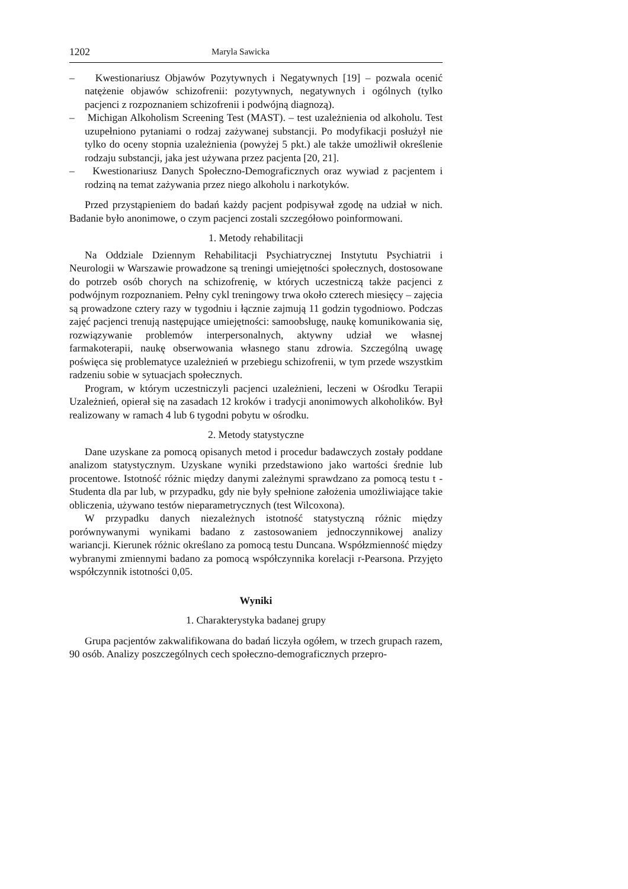1202 Maryla Sawicka
– Kwestionariusz Objawów Pozytywnych i Negatywnych [19] – pozwala ocenić natężenie objawów schizofrenii: pozytywnych, negatywnych i ogólnych (tylko pacjenci z rozpoznaniem schizofrenii i podwójną diagnozą).
– Michigan Alkoholism Screening Test (MAST). – test uzależnienia od alkoholu. Test uzupełniono pytaniami o rodzaj zażywanej substancji. Po modyfikacji posłużył nie tylko do oceny stopnia uzależnienia (powyżej 5 pkt.) ale także umożliwił określenie rodzaju substancji, jaka jest używana przez pacjenta [20, 21].
– Kwestionariusz Danych Społeczno-Demograficznych oraz wywiad z pacjentem i rodziną na temat zażywania przez niego alkoholu i narkotyków.
Przed przystąpieniem do badań każdy pacjent podpisywał zgodę na udział w nich. Badanie było anonimowe, o czym pacjenci zostali szczegółowo poinformowani.
1. Metody rehabilitacji
Na Oddziale Dziennym Rehabilitacji Psychiatrycznej Instytutu Psychiatrii i Neurologii w Warszawie prowadzone są treningi umiejętności społecznych, dostosowane do potrzeb osób chorych na schizofrenię, w których uczestniczą także pacjenci z podwójnym rozpoznaniem. Pełny cykl treningowy trwa około czterech miesięcy – zajęcia są prowadzone cztery razy w tygodniu i łącznie zajmują 11 godzin tygodniowo. Podczas zajęć pacjenci trenują następujące umiejętności: samoobsługę, naukę komunikowania się, rozwiązywanie problemów interpersonalnych, aktywny udział we własnej farmakoterapii, naukę obserwowania własnego stanu zdrowia. Szczególną uwagę poświęca się problematyce uzależnień w przebiegu schizofrenii, w tym przede wszystkim radzeniu sobie w sytuacjach społecznych.
Program, w którym uczestniczyli pacjenci uzależnieni, leczeni w Ośrodku Terapii Uzależnień, opierał się na zasadach 12 kroków i tradycji anonimowych alkoholików. Był realizowany w ramach 4 lub 6 tygodni pobytu w ośrodku.
2. Metody statystyczne
Dane uzyskane za pomocą opisanych metod i procedur badawczych zostały poddane analizom statystycznym. Uzyskane wyniki przedstawiono jako wartości średnie lub procentowe. Istotność różnic między danymi zależnymi sprawdzano za pomocą testu t - Studenta dla par lub, w przypadku, gdy nie były spełnione założenia umożliwiające takie obliczenia, używano testów nieparametrycznych (test Wilcoxona).
W przypadku danych niezależnych istotność statystyczną różnic między porównywanymi wynikami badano z zastosowaniem jednoczynnikowej analizy wariancji. Kierunek różnic określano za pomocą testu Duncana. Współzmienność między wybranymi zmiennymi badano za pomocą współczynnika korelacji r-Pearsona. Przyjęto współczynnik istotności 0,05.
Wyniki
1. Charakterystyka badanej grupy
Grupa pacjentów zakwalifikowana do badań liczyła ogółem, w trzech grupach razem, 90 osób. Analizy poszczególnych cech społeczno-demograficznych przepro-